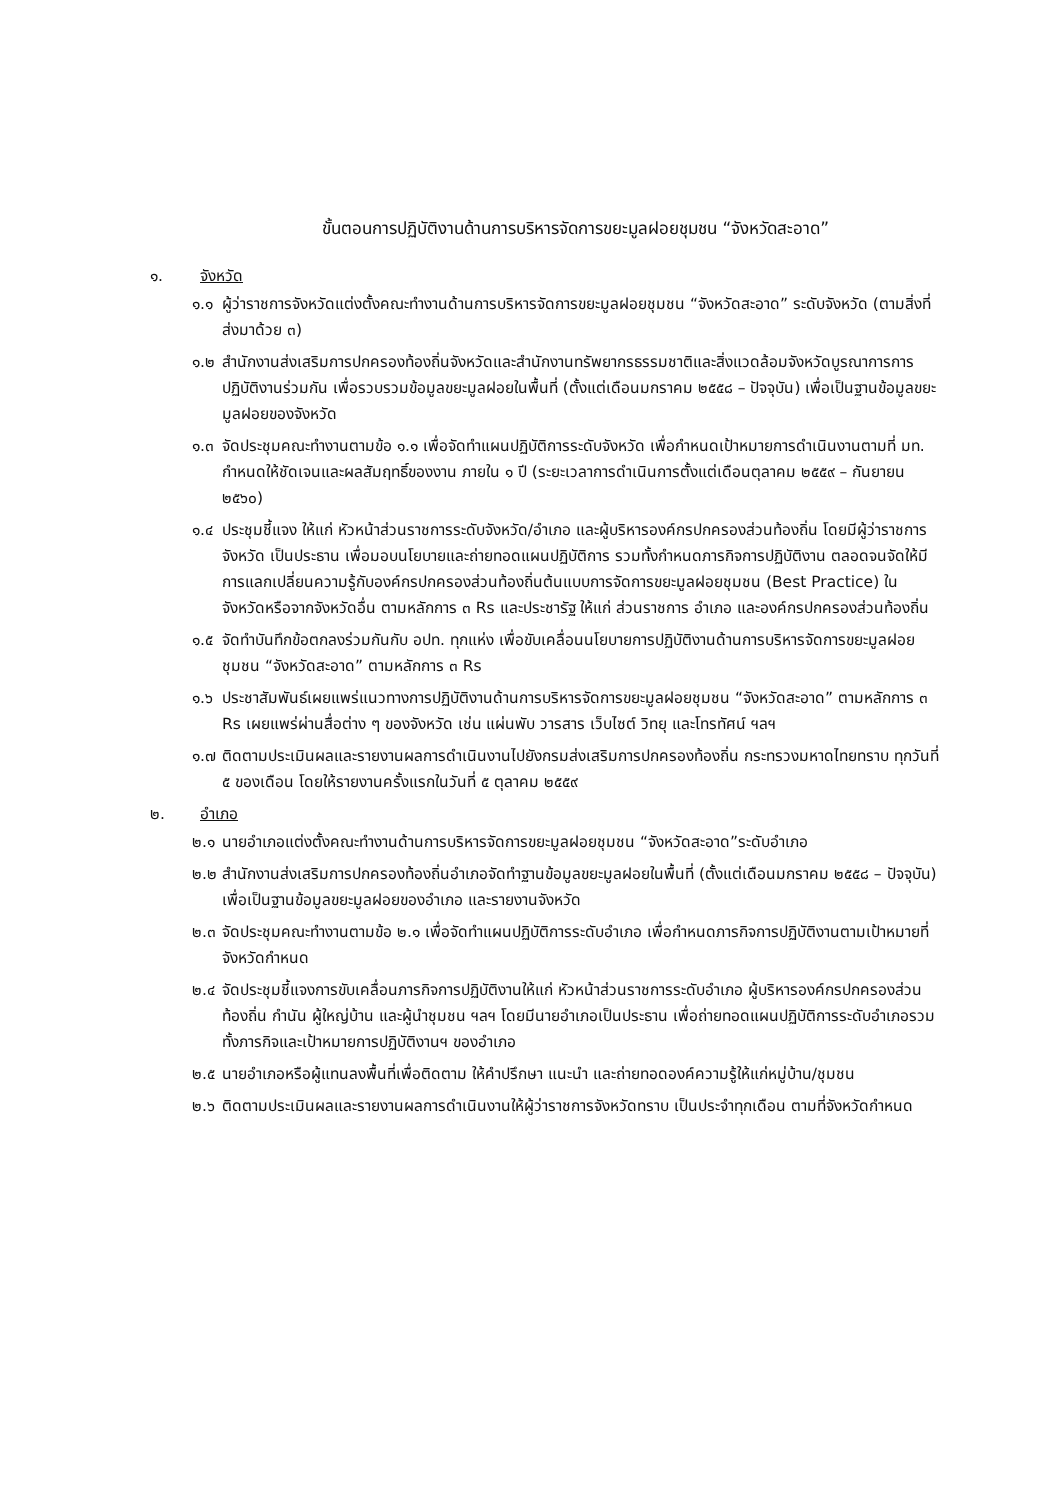ขั้นตอนการปฏิบัติงานด้านการบริหารจัดการขยะมูลฝอยชุมชน “จังหวัดสะอาด”
๑. จังหวัด
๑.๑ ผู้ว่าราชการจังหวัดแต่งตั้งคณะทำงานด้านการบริหารจัดการขยะมูลฝอยชุมชน “จังหวัดสะอาด” ระดับจังหวัด (ตามสิ่งที่ส่งมาด้วย ๓)
๑.๒ สำนักงานส่งเสริมการปกครองท้องถิ่นจังหวัดและสำนักงานทรัพยากรธรรมชาติและสิ่งแวดล้อมจังหวัดบูรณาการการปฏิบัติงานร่วมกัน เพื่อรวบรวมข้อมูลขยะมูลฝอยในพื้นที่ (ตั้งแต่เดือนมกราคม ๒๕๕๘ – ปัจจุบัน) เพื่อเป็นฐานข้อมูลขยะมูลฝอยของจังหวัด
๑.๓ จัดประชุมคณะทำงานตามข้อ ๑.๑ เพื่อจัดทำแผนปฏิบัติการระดับจังหวัด เพื่อกำหนดเป้าหมายการดำเนินงานตามที่ มท. กำหนดให้ชัดเจนและผลสัมฤทธิ์ของงาน ภายใน ๑ ปี (ระยะเวลาการดำเนินการตั้งแต่เดือนตุลาคม ๒๕๕๙ – กันยายน ๒๕๖๐)
๑.๔ ประชุมชี้แจง ให้แก่ หัวหน้าส่วนราชการระดับจังหวัด/อำเภอ และผู้บริหารองค์กรปกครองส่วนท้องถิ่น โดยมีผู้ว่าราชการจังหวัด เป็นประธาน เพื่อมอบนโยบายและถ่ายทอดแผนปฏิบัติการ รวมทั้งกำหนดภารกิจการปฏิบัติงาน ตลอดจนจัดให้มีการแลกเปลี่ยนความรู้กับองค์กรปกครองส่วนท้องถิ่นต้นแบบการจัดการขยะมูลฝอยชุมชน (Best Practice) ในจังหวัดหรือจากจังหวัดอื่น ตามหลักการ ๓ Rs และประชารัฐ ให้แก่ ส่วนราชการ อำเภอ และองค์กรปกครองส่วนท้องถิ่น
๑.๕ จัดทำบันทึกข้อตกลงร่วมกันกับ อปท. ทุกแห่ง เพื่อขับเคลื่อนนโยบายการปฏิบัติงานด้านการบริหารจัดการขยะมูลฝอยชุมชน “จังหวัดสะอาด” ตามหลักการ ๓ Rs
๑.๖ ประชาสัมพันธ์เผยแพร่แนวทางการปฏิบัติงานด้านการบริหารจัดการขยะมูลฝอยชุมชน “จังหวัดสะอาด” ตามหลักการ ๓ Rs เผยแพร่ผ่านสื่อต่าง ๆ ของจังหวัด เช่น แผ่นพับ วารสาร เว็บไซต์ วิทยุ และโทรทัศน์ ฯลฯ
๑.๗ ติดตามประเมินผลและรายงานผลการดำเนินงานไปยังกรมส่งเสริมการปกครองท้องถิ่น กระทรวงมหาดไทยทราบ ทุกวันที่ ๕ ของเดือน โดยให้รายงานครั้งแรกในวันที่ ๕ ตุลาคม ๒๕๕๙
๒. อำเภอ
๒.๑ นายอำเภอแต่งตั้งคณะทำงานด้านการบริหารจัดการขยะมูลฝอยชุมชน “จังหวัดสะอาด”ระดับอำเภอ
๒.๒ สำนักงานส่งเสริมการปกครองท้องถิ่นอำเภอจัดทำฐานข้อมูลขยะมูลฝอยในพื้นที่ (ตั้งแต่เดือนมกราคม ๒๕๕๘ – ปัจจุบัน) เพื่อเป็นฐานข้อมูลขยะมูลฝอยของอำเภอ และรายงานจังหวัด
๒.๓ จัดประชุมคณะทำงานตามข้อ ๒.๑ เพื่อจัดทำแผนปฏิบัติการระดับอำเภอ เพื่อกำหนดภารกิจการปฏิบัติงานตามเป้าหมายที่จังหวัดกำหนด
๒.๔ จัดประชุมชี้แจงการขับเคลื่อนภารกิจการปฏิบัติงานให้แก่ หัวหน้าส่วนราชการระดับอำเภอ ผู้บริหารองค์กรปกครองส่วนท้องถิ่น กำนัน ผู้ใหญ่บ้าน และผู้นำชุมชน ฯลฯ โดยมีนายอำเภอเป็นประธาน เพื่อถ่ายทอดแผนปฏิบัติการระดับอำเภอรวมทั้งภารกิจและเป้าหมายการปฏิบัติงานฯ ของอำเภอ
๒.๕ นายอำเภอหรือผู้แทนลงพื้นที่เพื่อติดตาม ให้คำปรึกษา แนะนำ และถ่ายทอดองค์ความรู้ให้แก่หมู่บ้าน/ชุมชน
๒.๖ ติดตามประเมินผลและรายงานผลการดำเนินงานให้ผู้ว่าราชการจังหวัดทราบ เป็นประจำทุกเดือน ตามที่จังหวัดกำหนด